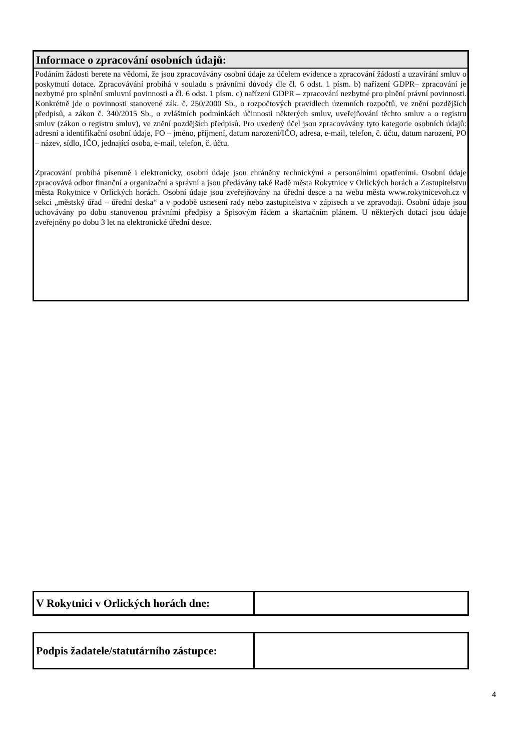Informace o zpracování osobních údajů:
Podáním žádosti berete na vědomí, že jsou zpracovávány osobní údaje za účelem evidence a zpracování žádostí a uzavírání smluv o poskytnutí dotace. Zpracovávání probíhá v souladu s právními důvody dle čl. 6 odst. 1 písm. b) nařízení GDPR– zpracování je nezbytné pro splnění smluvní povinnosti a čl. 6 odst. 1 písm. c) nařízení GDPR – zpracování nezbytné pro plnění právní povinnosti. Konkrétně jde o povinnosti stanovené zák. č. 250/2000 Sb., o rozpočtových pravidlech územních rozpočtů, ve znění pozdějších předpisů, a zákon č. 340/2015 Sb., o zvláštních podmínkách účinnosti některých smluv, uveřejňování těchto smluv a o registru smluv (zákon o registru smluv), ve znění pozdějších předpisů. Pro uvedený účel jsou zpracovávány tyto kategorie osobních údajů: adresní a identifikační osobní údaje, FO – jméno, příjmení, datum narození/IČO, adresa, e-mail, telefon, č. účtu, datum narození, PO – název, sídlo, IČO, jednající osoba, e-mail, telefon, č. účtu.
Zpracování probíhá písemně i elektronicky, osobní údaje jsou chráněny technickými a personálními opatřeními. Osobní údaje zpracovává odbor finanční a organizační a správní a jsou předávány také Radě města Rokytnice v Orlických horách a Zastupitelstvu města Rokytnice v Orlických horách. Osobní údaje jsou zveřejňovány na úřední desce a na webu města www.rokytnicevoh.cz v sekci „městský úřad – úřední deska“ a v podobě usnesení rady nebo zastupitelstva v zápisech a ve zpravodaji. Osobní údaje jsou uchovávány po dobu stanovenou právními předpisy a Spisovým řádem a skartačním plánem. U některých dotací jsou údaje zveřejněny po dobu 3 let na elektronické úřední desce.
| V Rokytnici v Orlických horách dne: | |
| Podpis žadatele/statutárního zástupce: | |
4